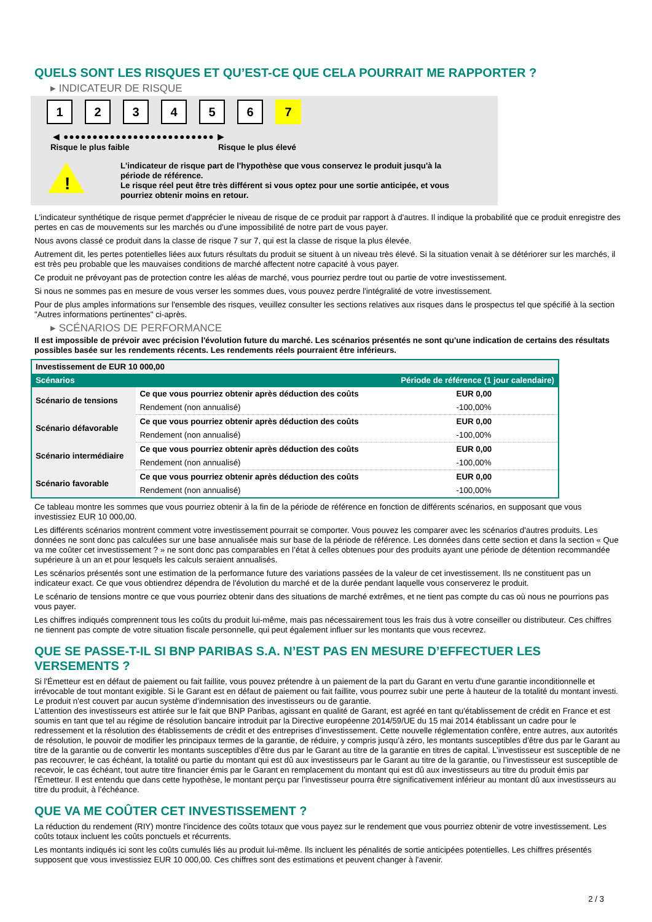QUELS SONT LES RISQUES ET QU’EST-CE QUE CELA POURRAIT ME RAPPORTER ?
▸ INDICATEUR DE RISQUE
123456 7
◀ ●●●●●●●●●●●●●●●●●●●●●●●●●● ▶
Risque le plus faible Risque le plus élevé
!
L'indicateur de risque part de l'hypothèse que vous conservez le produit jusqu'à la
période de référence.
Le risque réel peut être très différent si vous optez pour une sortie anticipée, et vous
pourriez obtenir moins en retour.
L'indicateur synthétique de risque permet d'apprécier le niveau de risque de ce produit par rapport à d'autres. Il indique la probabilité que ce produit enregistre des pertes en cas de mouvements sur les marchés ou d'une impossibilité de notre part de vous payer.
Nous avons classé ce produit dans la classe de risque 7 sur 7, qui est la classe de risque la plus élevée.
Autrement dit, les pertes potentielles liées aux futurs résultats du produit se situent à un niveau très élevé. Si la situation venait à se détériorer sur les marchés, il est très peu probable que les mauvaises conditions de marché affectent notre capacité à vous payer.
Ce produit ne prévoyant pas de protection contre les aléas de marché, vous pourriez perdre tout ou partie de votre investissement.
Si nous ne sommes pas en mesure de vous verser les sommes dues, vous pouvez perdre l'intégralité de votre investissement.
Pour de plus amples informations sur l'ensemble des risques, veuillez consulter les sections relatives aux risques dans le prospectus tel que spécifié à la section "Autres informations pertinentes" ci-après.
▸ SCÉNARIOS DE PERFORMANCE
Il est impossible de prévoir avec précision l'évolution future du marché. Les scénarios présentés ne sont qu'une indication de certains des résultats possibles basée sur les rendements récents. Les rendements réels pourraient être inférieurs.
| Investissement de EUR 10 000,00 | | |
| Scénarios | | Période de référence (1 jour calendaire) |
| Scénario de tensions | Ce que vous pourriez obtenir après déduction des coûts | EUR 0,00 |
| | Rendement (non annualisé) | -100,00% |
| Scénario défavorable | Ce que vous pourriez obtenir après déduction des coûts | EUR 0,00 |
| | Rendement (non annualisé) | -100,00% |
| Scénario intermédiaire | Ce que vous pourriez obtenir après déduction des coûts | EUR 0,00 |
| | Rendement (non annualisé) | -100,00% |
| Scénario favorable | Ce que vous pourriez obtenir après déduction des coûts | EUR 0,00 |
| | Rendement (non annualisé) | -100,00% |
Ce tableau montre les sommes que vous pourriez obtenir à la fin de la période de référence en fonction de différents scénarios, en supposant que vous investissiez EUR 10 000,00.
Les différents scénarios montrent comment votre investissement pourrait se comporter. Vous pouvez les comparer avec les scénarios d'autres produits. Les données ne sont donc pas calculées sur une base annualisée mais sur base de la période de référence. Les données dans cette section et dans la section « Que va me coûter cet investissement ? » ne sont donc pas comparables en l’état à celles obtenues pour des produits ayant une période de détention recommandée supérieure à un an et pour lesquels les calculs seraient annualisés.
Les scénarios présentés sont une estimation de la performance future des variations passées de la valeur de cet investissement. Ils ne constituent pas un indicateur exact. Ce que vous obtiendrez dépendra de l'évolution du marché et de la durée pendant laquelle vous conserverez le produit.
Le scénario de tensions montre ce que vous pourriez obtenir dans des situations de marché extrêmes, et ne tient pas compte du cas où nous ne pourrions pas vous payer.
Les chiffres indiqués comprennent tous les coûts du produit lui-même, mais pas nécessairement tous les frais dus à votre conseiller ou distributeur. Ces chiffres ne tiennent pas compte de votre situation fiscale personnelle, qui peut également influer sur les montants que vous recevrez.
QUE SE PASSE-T-IL SI BNP PARIBAS S.A. N’EST PAS EN MESURE D’EFFECTUER LES VERSEMENTS ?
Si l'Émetteur est en défaut de paiement ou fait faillite, vous pouvez prétendre à un paiement de la part du Garant en vertu d'une garantie inconditionnelle et irrévocable de tout montant exigible. Si le Garant est en défaut de paiement ou fait faillite, vous pourrez subir une perte à hauteur de la totalité du montant investi. Le produit n'est couvert par aucun système d’indemnisation des investisseurs ou de garantie.
L’attention des investisseurs est attirée sur le fait que BNP Paribas, agissant en qualité de Garant, est agréé en tant qu'établissement de crédit en France et est soumis en tant que tel au régime de résolution bancaire introduit par la Directive européenne 2014/59/UE du 15 mai 2014 établissant un cadre pour le redressement et la résolution des établissements de crédit et des entreprises d’investissement. Cette nouvelle réglementation confère, entre autres, aux autorités de résolution, le pouvoir de modifier les principaux termes de la garantie, de réduire, y compris jusqu’à zéro, les montants susceptibles d’être dus par le Garant au titre de la garantie ou de convertir les montants susceptibles d’être dus par le Garant au titre de la garantie en titres de capital. L’investisseur est susceptible de ne pas recouvrer, le cas échéant, la totalité ou partie du montant qui est dû aux investisseurs par le Garant au titre de la garantie, ou l’investisseur est susceptible de recevoir, le cas échéant, tout autre titre financier émis par le Garant en remplacement du montant qui est dû aux investisseurs au titre du produit émis par l'Émetteur. Il est entendu que dans cette hypothèse, le montant perçu par l’investisseur pourra être significativement inférieur au montant dû aux investisseurs au titre du produit, à l’échéance.
QUE VA ME COÛTER CET INVESTISSEMENT ?
La réduction du rendement (RIY) montre l'incidence des coûts totaux que vous payez sur le rendement que vous pourriez obtenir de votre investissement. Les coûts totaux incluent les coûts ponctuels et récurrents.
Les montants indiqués ici sont les coûts cumulés liés au produit lui-même. Ils incluent les pénalités de sortie anticipées potentielles. Les chiffres présentés supposent que vous investissiez EUR 10 000,00. Ces chiffres sont des estimations et peuvent changer à l'avenir.
2 / 3